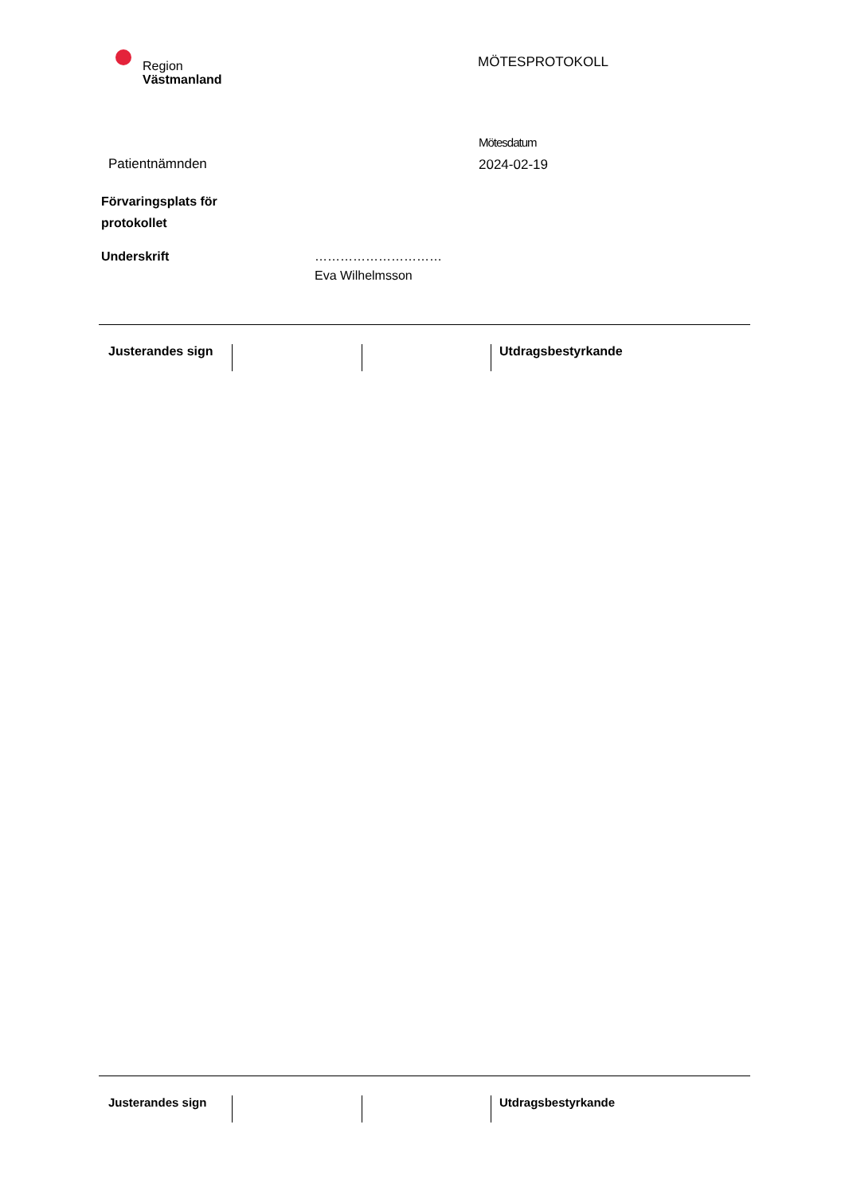Region
Västmanland
MÖTESPROTOKOLL
Patientnämnden
Mötesdatum
2024-02-19
Förvaringsplats för
protokollet
Underskrift …………………………
Eva Wilhelmsson
Justerandes sign Utdragsbestyrkande
Justerandes sign Utdragsbestyrkande